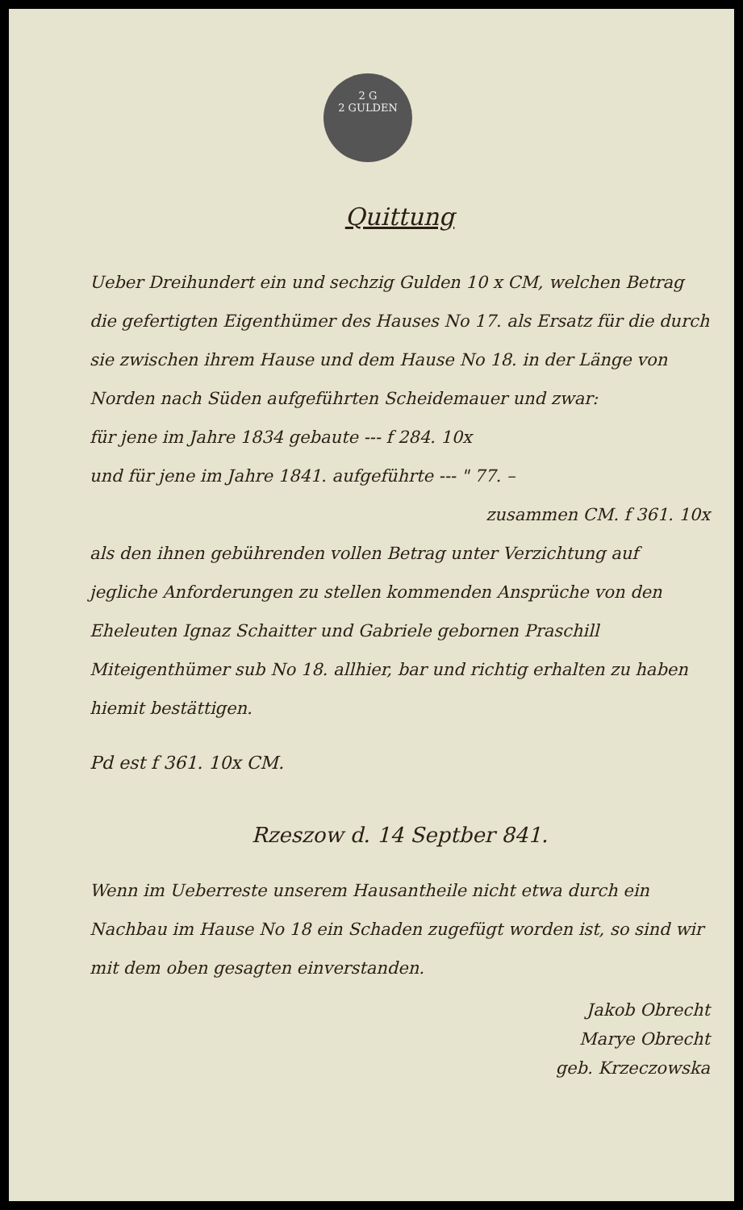2 G
2 GULDEN
Quittung
Ueber Dreihundert ein und sechzig Gulden 10 x CM, welchen Betrag die gefertigten Eigenthümer des Hauses No 17. als Ersatz für die durch sie zwischen ihrem Hause und dem Hause No 18. in der Länge von Norden nach Süden aufgeführten Scheidemauer und zwar:
für jene im Jahre 1834 gebaute --- f 284. 10x
und für jene im Jahre 1841. aufgeführte --- " 77. –
zusammen CM. f 361. 10x
als den ihnen gebührenden vollen Betrag unter Verzichtung auf jegliche Anforderungen zu stellen kommenden Ansprüche von den Eheleuten Ignaz Schaitter und Gabriele gebornen Praschill Miteigenthümer sub No 18. allhier, bar und richtig erhalten zu haben hiemit bestättigen.
Pd est f 361. 10x CM.
Rzeszow d. 14 Septber 841.
Wenn im Ueberreste unserem Hausantheile nicht etwa durch ein Nachbau im Hause No 18 ein Schaden zugefügt worden ist, so sind wir mit dem oben gesagten einverstanden.
Jakob Obrecht
Marye Obrecht
geb. Krzeczowska